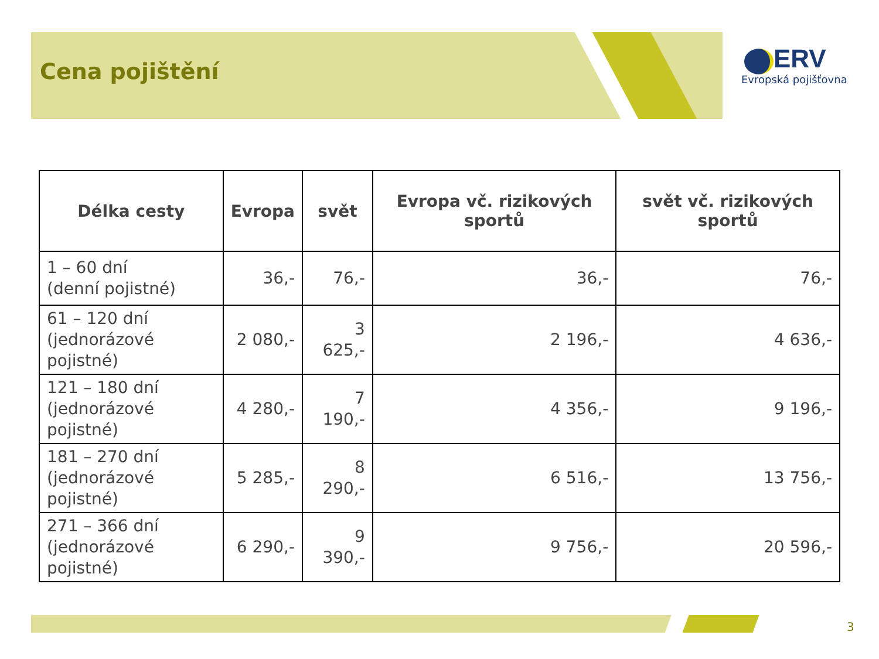Cena pojištění
ERV
Evropská pojišťovna
| Délka cesty | Evropa | svět | Evropa vč. rizikových sportů | svět vč. rizikových sportů |
| --- | --- | --- | --- | --- |
| 1 – 60 dní (denní pojistné) | 36,- | 76,- | 36,- | 76,- |
| 61 – 120 dní (jednorázové pojistné) | 2 080,- | 3 625,- | 2 196,- | 4 636,- |
| 121 – 180 dní (jednorázové pojistné) | 4 280,- | 7 190,- | 4 356,- | 9 196,- |
| 181 – 270 dní (jednorázové pojistné) | 5 285,- | 8 290,- | 6 516,- | 13 756,- |
| 271 – 366 dní (jednorázové pojistné) | 6 290,- | 9 390,- | 9 756,- | 20 596,- |
3